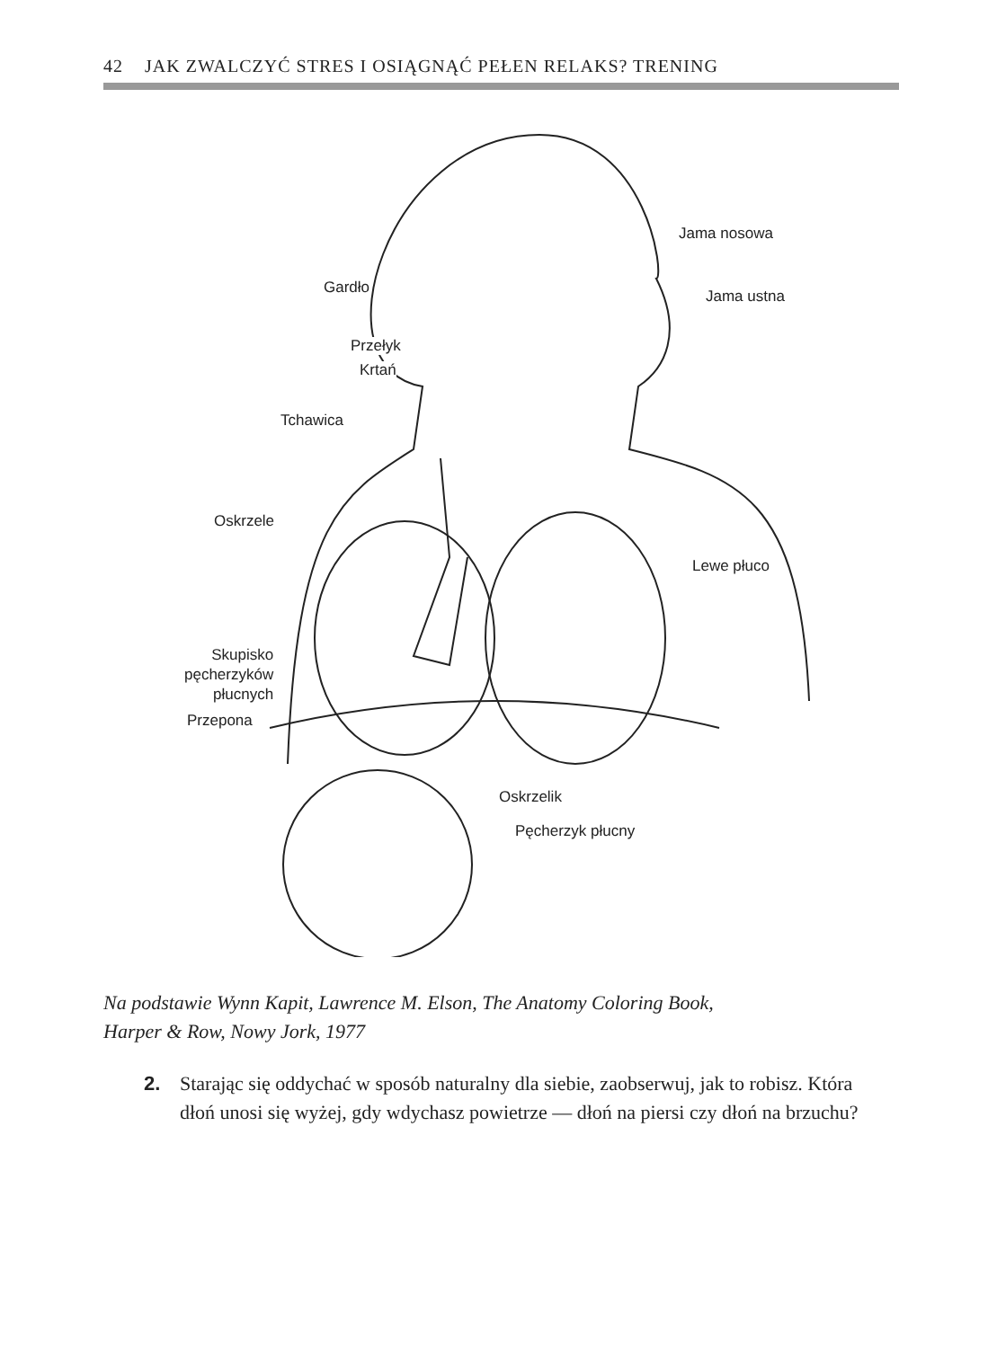42 JAK ZWALCZYĆ STRES I OSIĄGNĄĆ PEŁEN RELAKS? TRENING
Jama nosowa
Gardło Jama ustna
Przełyk
Krtań
Tchawica
Oskrzele
Lewe płuco
Skupisko
pęcherzyków
płucnych
Przepona
Oskrzelik
Pęcherzyk płucny
Na podstawie Wynn Kapit, Lawrence M. Elson, The Anatomy Coloring Book,
Harper & Row, Nowy Jork, 1977
2. Starając się oddychać w sposób naturalny dla siebie, zaobserwuj, jak to robisz. Która dłoń unosi się wyżej, gdy wdychasz powietrze — dłoń na piersi czy dłoń na brzuchu?